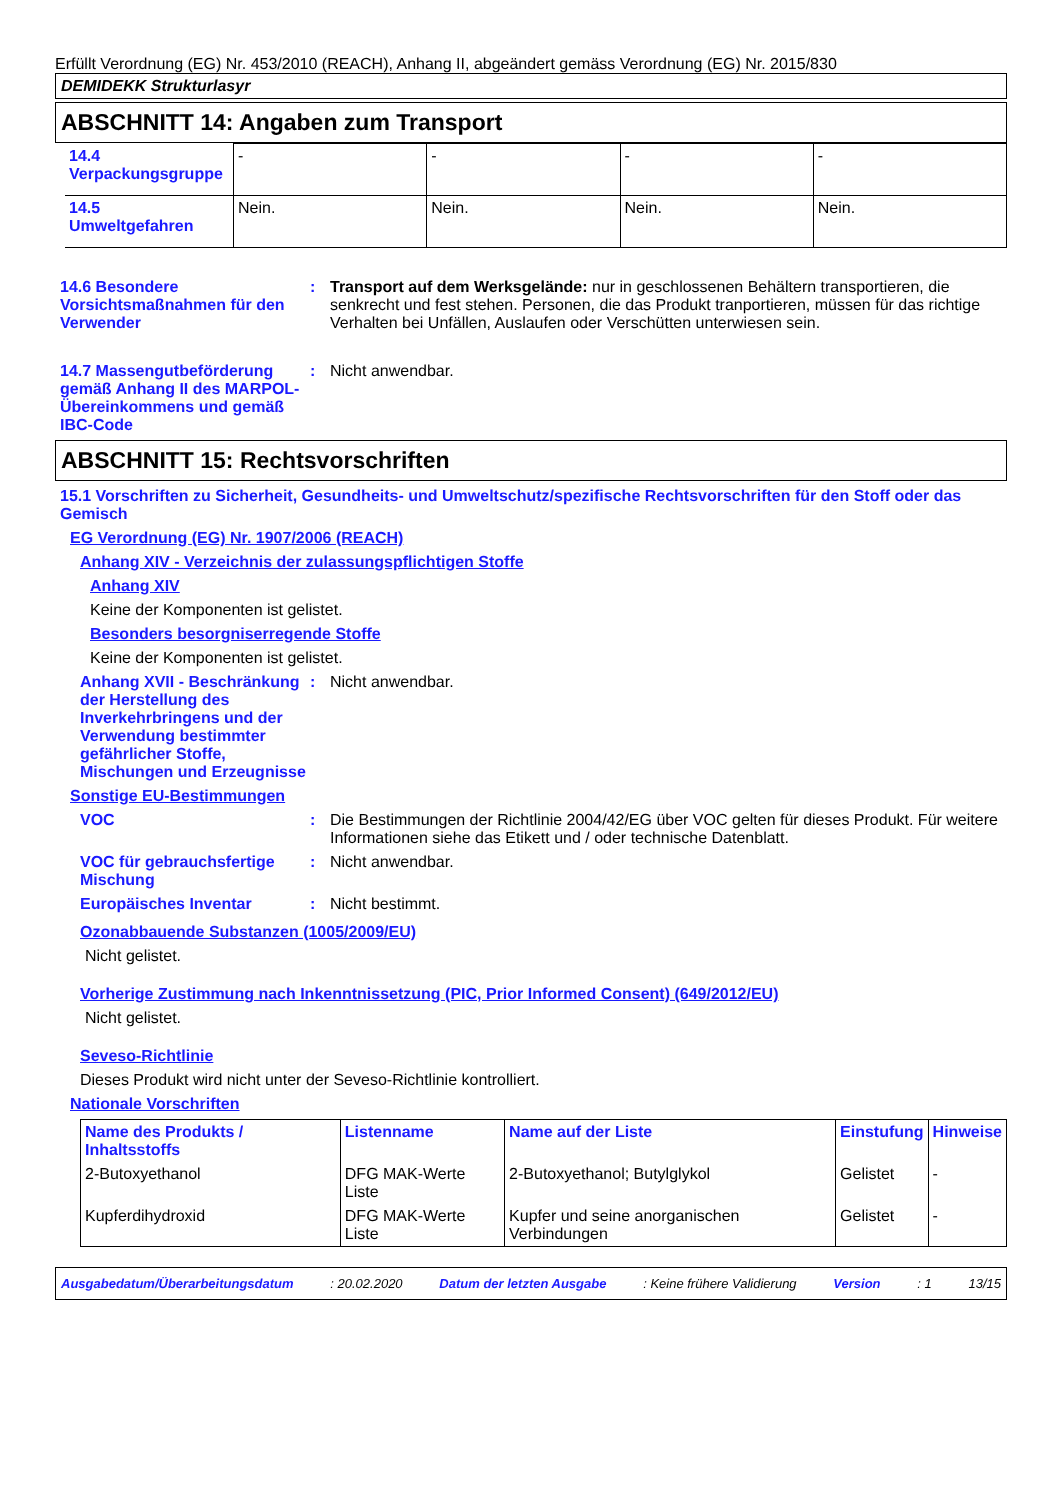Erfüllt Verordnung (EG) Nr. 453/2010 (REACH), Anhang II, abgeändert gemäss Verordnung (EG) Nr. 2015/830
DEMIDEKK Strukturlasyr
ABSCHNITT 14: Angaben zum Transport
| 14.4 Verpackungsgruppe | - | - | - | - |
| 14.5 Umweltgefahren | Nein. | Nein. | Nein. | Nein. |
14.6 Besondere Vorsichtsmaßnahmen für den Verwender
: Transport auf dem Werksgelände: nur in geschlossenen Behältern transportieren, die senkrecht und fest stehen. Personen, die das Produkt tranportieren, müssen für das richtige Verhalten bei Unfällen, Auslaufen oder Verschütten unterwiesen sein.
14.7 Massengutbeförderung gemäß Anhang II des MARPOL-Übereinkommens und gemäß IBC-Code
: Nicht anwendbar.
ABSCHNITT 15: Rechtsvorschriften
15.1 Vorschriften zu Sicherheit, Gesundheits- und Umweltschutz/spezifische Rechtsvorschriften für den Stoff oder das Gemisch
EG Verordnung (EG) Nr. 1907/2006 (REACH)
Anhang XIV - Verzeichnis der zulassungspflichtigen Stoffe
Anhang XIV
Keine der Komponenten ist gelistet.
Besonders besorgniserregende Stoffe
Keine der Komponenten ist gelistet.
Anhang XVII - Beschränkung der Herstellung des Inverkehrbringens und der Verwendung bestimmter gefährlicher Stoffe, Mischungen und Erzeugnisse
: Nicht anwendbar.
Sonstige EU-Bestimmungen
VOC : Die Bestimmungen der Richtlinie 2004/42/EG über VOC gelten für dieses Produkt. Für weitere Informationen siehe das Etikett und / oder technische Datenblatt.
VOC für gebrauchsfertige Mischung
: Nicht anwendbar.
Europäisches Inventar : Nicht bestimmt.
Ozonabbauende Substanzen (1005/2009/EU)
Nicht gelistet.
Vorherige Zustimmung nach Inkenntnissetzung (PIC, Prior Informed Consent) (649/2012/EU)
Nicht gelistet.
Seveso-Richtlinie
Dieses Produkt wird nicht unter der Seveso-Richtlinie kontrolliert.
Nationale Vorschriften
| Name des Produkts / Inhaltsstoffs | Listenname | Name auf der Liste | Einstufung | Hinweise |
| --- | --- | --- | --- | --- |
| 2-Butoxyethanol | DFG MAK-Werte Liste | 2-Butoxyethanol; Butylglykol | Gelistet | - |
| Kupferdihydroxid | DFG MAK-Werte Liste | Kupfer und seine anorganischen Verbindungen | Gelistet | - |
Ausgabedatum/Überarbeitungsdatum: 20.02.2020 Datum der letzten Ausgabe: Keine frühere Validierung Version: 1 13/15